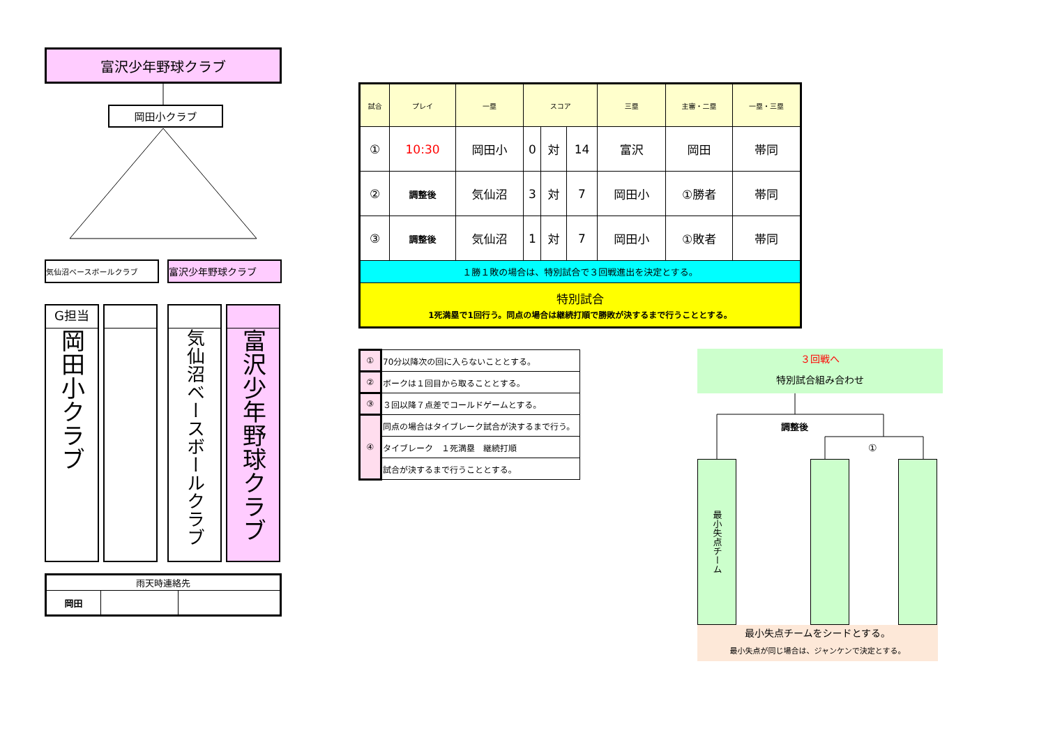富沢少年野球クラブ
岡田小クラブ
気仙沼ベースボールクラブ 富沢少年野球クラブ
G担当
岡田小クラブ
気仙沼ベースボールクラブ
富沢少年野球クラブ
| 雨天時連絡先 | | |
| 岡田 | | |
| 試合 | プレイ | 一塁 | スコア | | | 三塁 | 主審・二塁 | 一塁・三塁 |
| ① | 10:30 | 岡田小 | 0 | 対 | 14 | 富沢 | 岡田 | 帯同 |
| ② | 調整後 | 気仙沼 | 3 | 対 | 7 | 岡田小 | ①勝者 | 帯同 |
| ③ | 調整後 | 気仙沼 | 1 | 対 | 7 | 岡田小 | ①敗者 | 帯同 |
| １勝１敗の場合は、特別試合で３回戦進出を決定とする。 | | | | | | | | |
| 特別試合 1死満塁で1回行う。同点の場合は継続打順で勝敗が決するまで行うこととする。 | | | | | | | | |
| ① | 70分以降次の回に入らないこととする。 |
| ② | ボークは１回目から取ることとする。 |
| ③ | ３回以降７点差でコールドゲームとする。 |
| ④ | 同点の場合はタイブレーク試合が決するまで行う。 |
| | タイブレーク １死満塁 継続打順 |
| | 試合が決するまで行うこととする。 |
３回戦へ
特別試合組み合わせ
調整後
①
最小失点チーム
最小失点チームをシードとする。
最小失点が同じ場合は、ジャンケンで決定とする。